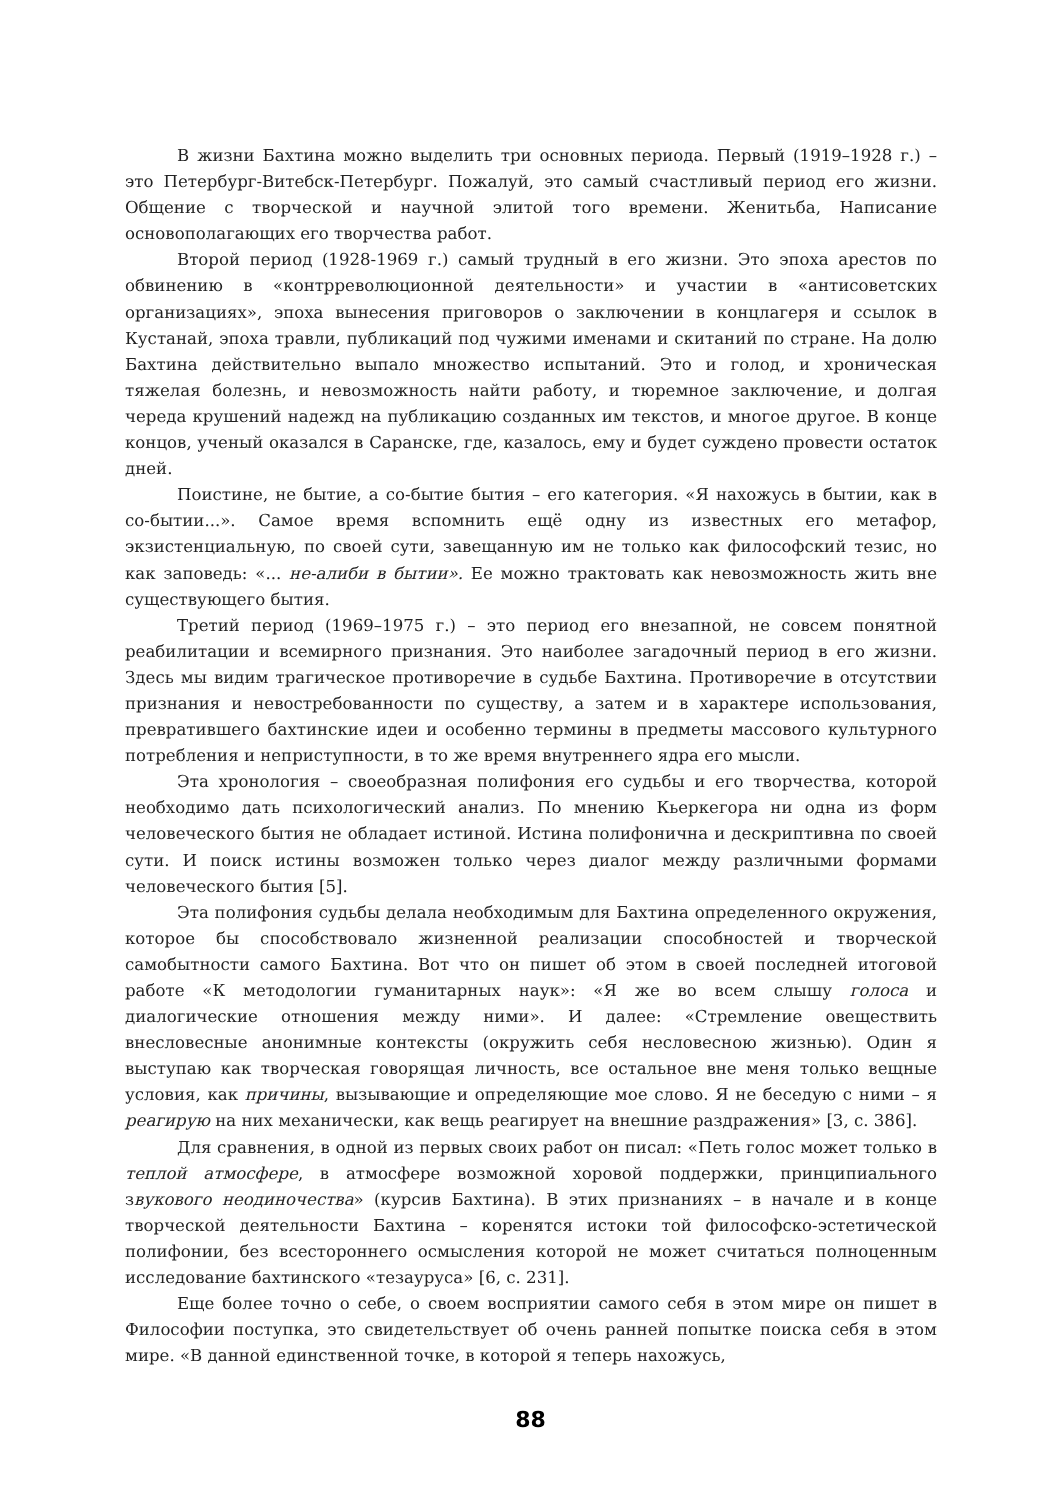В жизни Бахтина можно выделить три основных периода. Первый (1919–1928 г.) – это Петербург-Витебск-Петербург. Пожалуй, это самый счастливый период его жизни. Общение с творческой и научной элитой того времени. Женитьба, Написание основополагающих его творчества работ.
Второй период (1928-1969 г.) самый трудный в его жизни. Это эпоха арестов по обвинению в «контрреволюционной деятельности» и участии в «антисоветских организациях», эпоха вынесения приговоров о заключении в концлагеря и ссылок в Кустанай, эпоха травли, публикаций под чужими именами и скитаний по стране. На долю Бахтина действительно выпало множество испытаний. Это и голод, и хроническая тяжелая болезнь, и невозможность найти работу, и тюремное заключение, и долгая череда крушений надежд на публикацию созданных им текстов, и многое другое. В конце концов, ученый оказался в Саранске, где, казалось, ему и будет суждено провести остаток дней.
Поистине, не бытие, а со-бытие бытия – его категория. «Я нахожусь в бытии, как в со-бытии...». Самое время вспомнить ещё одну из известных его метафор, экзистенциальную, по своей сути, завещанную им не только как философский тезис, но как заповедь: «... не-алиби в бытии». Ее можно трактовать как невозможность жить вне существующего бытия.
Третий период (1969–1975 г.) – это период его внезапной, не совсем понятной реабилитации и всемирного признания. Это наиболее загадочный период в его жизни. Здесь мы видим трагическое противоречие в судьбе Бахтина. Противоречие в отсутствии признания и невостребованности по существу, а затем и в характере использования, превратившего бахтинские идеи и особенно термины в предметы массового культурного потребления и неприступности, в то же время внутреннего ядра его мысли.
Эта хронология – своеобразная полифония его судьбы и его творчества, которой необходимо дать психологический анализ. По мнению Кьеркегора ни одна из форм человеческого бытия не обладает истиной. Истина полифонична и дескриптивна по своей сути. И поиск истины возможен только через диалог между различными формами человеческого бытия [5].
Эта полифония судьбы делала необходимым для Бахтина определенного окружения, которое бы способствовало жизненной реализации способностей и творческой самобытности самого Бахтина. Вот что он пишет об этом в своей последней итоговой работе «К методологии гуманитарных наук»: «Я же во всем слышу голоса и диалогические отношения между ними». И далее: «Стремление овеществить внесловесные анонимные контексты (окружить себя несловесною жизнью). Один я выступаю как творческая говорящая личность, все остальное вне меня только вещные условия, как причины, вызывающие и определяющие мое слово. Я не беседую с ними – я реагирую на них механически, как вещь реагирует на внешние раздражения» [3, с. 386].
Для сравнения, в одной из первых своих работ он писал: «Петь голос может только в теплой атмосфере, в атмосфере возможной хоровой поддержки, принципиального звукового неодиночества» (курсив Бахтина). В этих признаниях – в начале и в конце творческой деятельности Бахтина – коренятся истоки той философско-эстетической полифонии, без всестороннего осмысления которой не может считаться полноценным исследование бахтинского «тезауруса» [6, с. 231].
Еще более точно о себе, о своем восприятии самого себя в этом мире он пишет в Философии поступка, это свидетельствует об очень ранней попытке поиска себя в этом мире. «В данной единственной точке, в которой я теперь нахожусь,
88